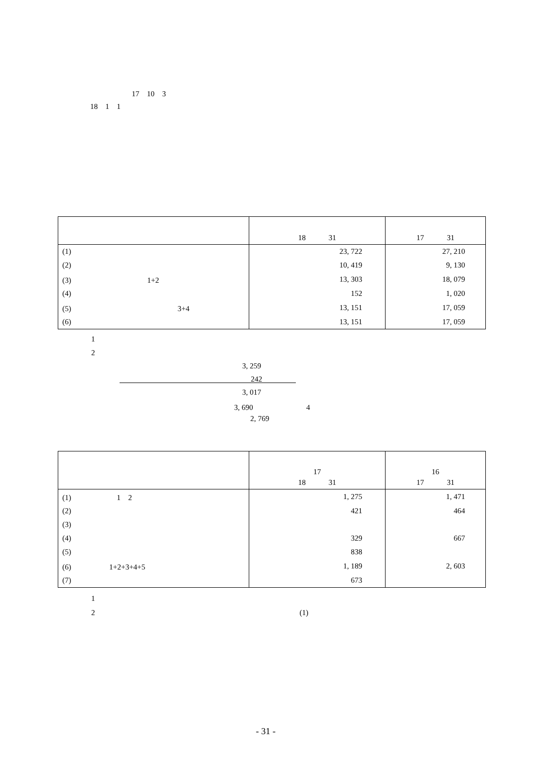17　10　3
18　1　1
| | 18 31 | 17 31 |
| --- | --- | --- |
| (1) | 23, 722 | 27, 210 |
| (2) | 10, 419 | 9, 130 |
| (3) 1+2 | 13, 303 | 18, 079 |
| (4) | 152 | 1, 020 |
| (5) 3+4 | 13, 151 | 17, 059 |
| (6) | 13, 151 | 17, 059 |
1
2
3, 259
242
3, 017
3, 690　　　　　　　4
2, 769
| | 17 18 31 | 16 17 31 |
| --- | --- | --- |
| (1) 1 2 | 1, 275 | 1, 471 |
| (2) | 421 | 464 |
| (3) | | |
| (4) | 329 | 667 |
| (5) | 838 | |
| (6) 1+2+3+4+5 | 1, 189 | 2, 603 |
| (7) | 673 | |
1
2 (1)
- 31 -